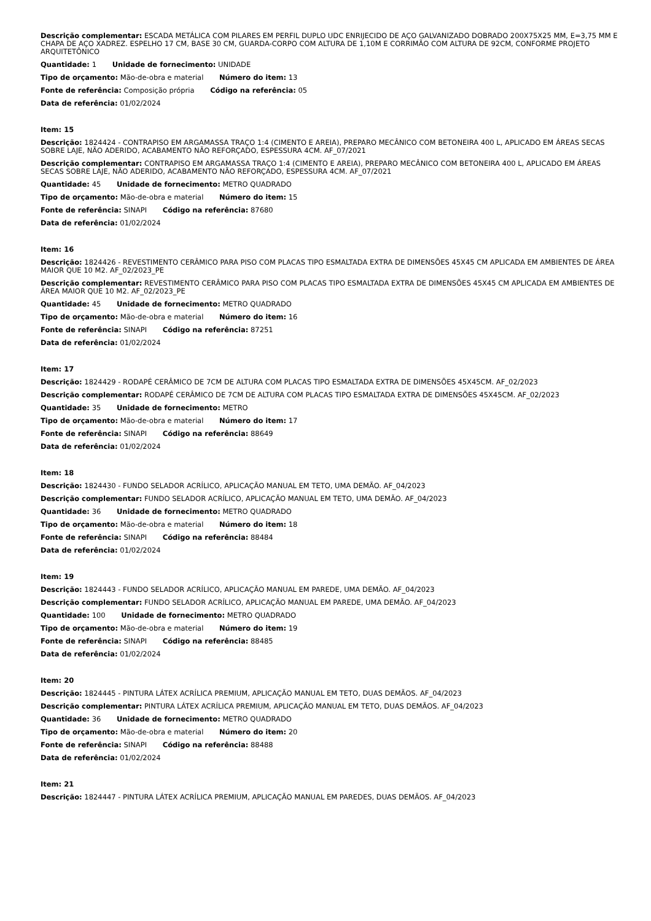Descrição complementar: ESCADA METÁLICA COM PILARES EM PERFIL DUPLO UDC ENRIJECIDO DE AÇO GALVANIZADO DOBRADO 200X75X25 MM, E=3,75 MM E CHAPA DE AÇO XADREZ. ESPELHO 17 CM, BASE 30 CM, GUARDA-CORPO COM ALTURA DE 1,10M E CORRIMÃO COM ALTURA DE 92CM, CONFORME PROJETO ARQUITETÔNICO
Quantidade: 1 Unidade de fornecimento: UNIDADE
Tipo de orçamento: Mão-de-obra e material Número do item: 13
Fonte de referência: Composição própria Código na referência: 05
Data de referência: 01/02/2024
Item: 15
Descrição: 1824424 - CONTRAPISO EM ARGAMASSA TRAÇO 1:4 (CIMENTO E AREIA), PREPARO MECÂNICO COM BETONEIRA 400 L, APLICADO EM ÁREAS SECAS SOBRE LAJE, NÃO ADERIDO, ACABAMENTO NÃO REFORÇADO, ESPESSURA 4CM. AF_07/2021
Descrição complementar: CONTRAPISO EM ARGAMASSA TRAÇO 1:4 (CIMENTO E AREIA), PREPARO MECÂNICO COM BETONEIRA 400 L, APLICADO EM ÁREAS SECAS SOBRE LAJE, NÃO ADERIDO, ACABAMENTO NÃO REFORÇADO, ESPESSURA 4CM. AF_07/2021
Quantidade: 45 Unidade de fornecimento: METRO QUADRADO
Tipo de orçamento: Mão-de-obra e material Número do item: 15
Fonte de referência: SINAPI Código na referência: 87680
Data de referência: 01/02/2024
Item: 16
Descrição: 1824426 - REVESTIMENTO CERÂMICO PARA PISO COM PLACAS TIPO ESMALTADA EXTRA DE DIMENSÕES 45X45 CM APLICADA EM AMBIENTES DE ÁREA MAIOR QUE 10 M2. AF_02/2023_PE
Descrição complementar: REVESTIMENTO CERÂMICO PARA PISO COM PLACAS TIPO ESMALTADA EXTRA DE DIMENSÕES 45X45 CM APLICADA EM AMBIENTES DE ÁREA MAIOR QUE 10 M2. AF_02/2023_PE
Quantidade: 45 Unidade de fornecimento: METRO QUADRADO
Tipo de orçamento: Mão-de-obra e material Número do item: 16
Fonte de referência: SINAPI Código na referência: 87251
Data de referência: 01/02/2024
Item: 17
Descrição: 1824429 - RODAPÉ CERÂMICO DE 7CM DE ALTURA COM PLACAS TIPO ESMALTADA EXTRA DE DIMENSÕES 45X45CM. AF_02/2023
Descrição complementar: RODAPÉ CERÂMICO DE 7CM DE ALTURA COM PLACAS TIPO ESMALTADA EXTRA DE DIMENSÕES 45X45CM. AF_02/2023
Quantidade: 35 Unidade de fornecimento: METRO
Tipo de orçamento: Mão-de-obra e material Número do item: 17
Fonte de referência: SINAPI Código na referência: 88649
Data de referência: 01/02/2024
Item: 18
Descrição: 1824430 - FUNDO SELADOR ACRÍLICO, APLICAÇÃO MANUAL EM TETO, UMA DEMÃO. AF_04/2023
Descrição complementar: FUNDO SELADOR ACRÍLICO, APLICAÇÃO MANUAL EM TETO, UMA DEMÃO. AF_04/2023
Quantidade: 36 Unidade de fornecimento: METRO QUADRADO
Tipo de orçamento: Mão-de-obra e material Número do item: 18
Fonte de referência: SINAPI Código na referência: 88484
Data de referência: 01/02/2024
Item: 19
Descrição: 1824443 - FUNDO SELADOR ACRÍLICO, APLICAÇÃO MANUAL EM PAREDE, UMA DEMÃO. AF_04/2023
Descrição complementar: FUNDO SELADOR ACRÍLICO, APLICAÇÃO MANUAL EM PAREDE, UMA DEMÃO. AF_04/2023
Quantidade: 100 Unidade de fornecimento: METRO QUADRADO
Tipo de orçamento: Mão-de-obra e material Número do item: 19
Fonte de referência: SINAPI Código na referência: 88485
Data de referência: 01/02/2024
Item: 20
Descrição: 1824445 - PINTURA LÁTEX ACRÍLICA PREMIUM, APLICAÇÃO MANUAL EM TETO, DUAS DEMÃOS. AF_04/2023
Descrição complementar: PINTURA LÁTEX ACRÍLICA PREMIUM, APLICAÇÃO MANUAL EM TETO, DUAS DEMÃOS. AF_04/2023
Quantidade: 36 Unidade de fornecimento: METRO QUADRADO
Tipo de orçamento: Mão-de-obra e material Número do item: 20
Fonte de referência: SINAPI Código na referência: 88488
Data de referência: 01/02/2024
Item: 21
Descrição: 1824447 - PINTURA LÁTEX ACRÍLICA PREMIUM, APLICAÇÃO MANUAL EM PAREDES, DUAS DEMÃOS. AF_04/2023